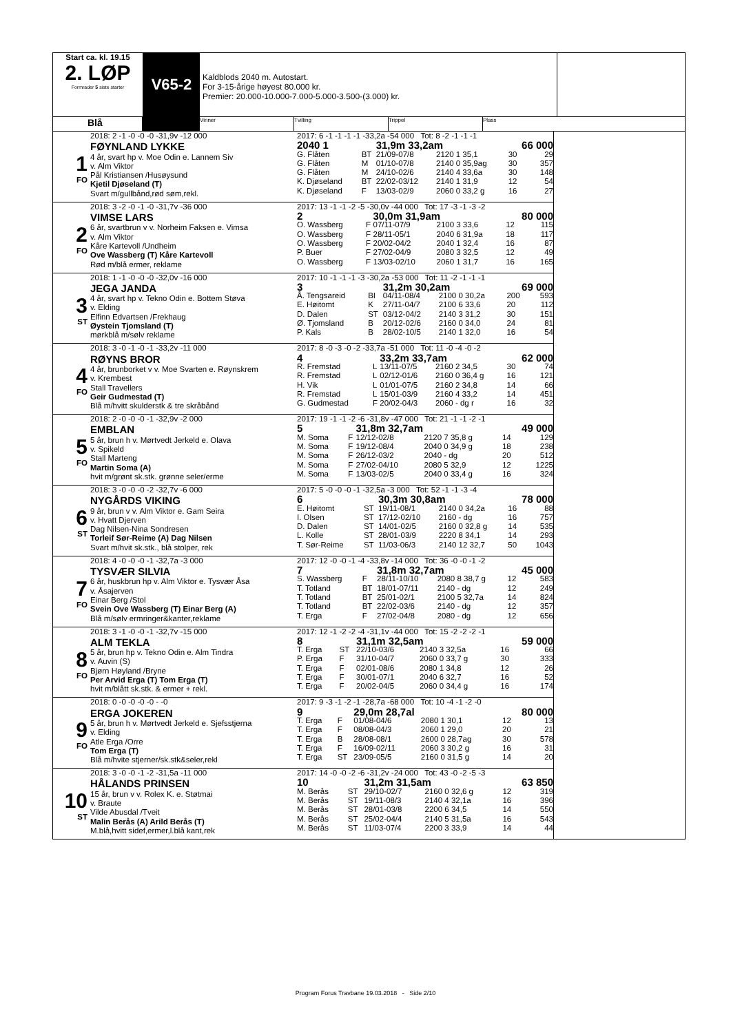Start ca. kl. 19.15
2. LØP
Formrader 5 siste starter
V65-2
Kaldblods 2040 m. Autostart.
For 3-15-årige høyest 80.000 kr.
Premier: 20.000-10.000-7.000-5.000-3.500-(3.000) kr.
Blå
Vinner Tvilling Trippel Plass
1
FO
2018: 2 -1 -0 -0 -0 -31,9v -12 000
FØYNLAND LYKKE
4 år, svart hp v. Moe Odin e. Lannem Siv
v. Alm Viktor
Pål Kristiansen /Husøysund
Kjetil Djøseland (T)
Svart m/gullbånd,rød søm,rekl.
2017: 6 -1 -1 -1 -1 -33,2a -54 000 Tot: 8 -2 -1 -1 -1
| 2040 1 | | 31,9m 33,2am | | 66 000 | |
| G. Flåten | BT | 21/09-07/8 | 2120 1 35,1 | 30 | 29 |
| G. Flåten | M | 01/10-07/8 | 2140 0 35,9ag | 30 | 357 |
| G. Flåten | M | 24/10-02/6 | 2140 4 33,6a | 30 | 148 |
| K. Djøseland | BT | 22/02-03/12 | 2140 1 31,9 | 12 | 54 |
| K. Djøseland | F | 13/03-02/9 | 2060 0 33,2 g | 16 | 27 |
2
FO
2018: 3 -2 -0 -1 -0 -31,7v -36 000
VIMSE LARS
6 år, svartbrun v v. Norheim Faksen e. Vimsa
v. Alm Viktor
Kåre Kartevoll /Undheim
Ove Wassberg (T) Kåre Kartevoll
Rød m/blå ermer, reklame
2017: 13 -1 -1 -2 -5 -30,0v -44 000 Tot: 17 -3 -1 -3 -2
| 2 | | 30,0m 31,9am | | 80 000 | |
| O. Wassberg | F | 07/11-07/9 | 2100 3 33,6 | 12 | 115 |
| O. Wassberg | F | 28/11-05/1 | 2040 6 31,9a | 18 | 117 |
| O. Wassberg | F | 20/02-04/2 | 2040 1 32,4 | 16 | 87 |
| P. Buer | F | 27/02-04/9 | 2080 3 32,5 | 12 | 49 |
| O. Wassberg | F | 13/03-02/10 | 2060 1 31,7 | 16 | 165 |
3
ST
2018: 1 -1 -0 -0 -0 -32,0v -16 000
JEGA JANDA
4 år, svart hp v. Tekno Odin e. Bottem Støva
v. Elding
Elfinn Edvartsen /Frekhaug
Øystein Tjomsland (T)
mørkblå m/sølv reklame
2017: 10 -1 -1 -1 -3 -30,2a -53 000 Tot: 11 -2 -1 -1 -1
| 3 | | 31,2m 30,2am | | 69 000 | |
| Å. Tengsareid | BI | 04/11-08/4 | 2100 0 30,2a | 200 | 593 |
| E. Høitomt | K | 27/11-04/7 | 2100 6 33,6 | 20 | 112 |
| D. Dalen | ST | 03/12-04/2 | 2140 3 31,2 | 30 | 151 |
| Ø. Tjomsland | B | 20/12-02/6 | 2160 0 34,0 | 24 | 81 |
| P. Kals | B | 28/02-10/5 | 2140 1 32,0 | 16 | 54 |
4
FO
2018: 3 -0 -1 -0 -1 -33,2v -11 000
RØYNS BROR
4 år, brunborket v v. Moe Svarten e. Røynskrem
v. Krembest
Stall Travellers
Geir Gudmestad (T)
Blå m/hvitt skulderstk & tre skråbånd
2017: 8 -0 -3 -0 -2 -33,7a -51 000 Tot: 11 -0 -4 -0 -2
| 4 | | 33,2m 33,7am | | 62 000 | |
| R. Fremstad | L | 13/11-07/5 | 2160 2 34,5 | 30 | 74 |
| R. Fremstad | L | 02/12-01/6 | 2160 0 36,4 g | 16 | 121 |
| H. Vik | L | 01/01-07/5 | 2160 2 34,8 | 14 | 66 |
| R. Fremstad | L | 15/01-03/9 | 2160 4 33,2 | 14 | 451 |
| G. Gudmestad | F | 20/02-04/3 | 2060 - dg r | 16 | 32 |
5
FO
2018: 2 -0 -0 -0 -1 -32,9v -2 000
EMBLAN
5 år, brun h v. Mørtvedt Jerkeld e. Olava
v. Spikeld
Stall Marteng
Martin Soma (A)
hvit m/grønt sk.stk. grønne seler/erme
2017: 19 -1 -1 -2 -6 -31,8v -47 000 Tot: 21 -1 -1 -2 -1
| 5 | | 31,8m 32,7am | | 49 000 | |
| M. Soma | F | 12/12-02/8 | 2120 7 35,8 g | 14 | 129 |
| M. Soma | F | 19/12-08/4 | 2040 0 34,9 g | 18 | 238 |
| M. Soma | F | 26/12-03/2 | 2040 - dg | 20 | 512 |
| M. Soma | F | 27/02-04/10 | 2080 5 32,9 | 12 | 1225 |
| M. Soma | F | 13/03-02/5 | 2040 0 33,4 g | 16 | 324 |
6
ST
2018: 3 -0 -0 -0 -2 -32,7v -6 000
NYGÅRDS VIKING
9 år, brun v v. Alm Viktor e. Gam Seira
v. Hvatt Djerven
Dag Nilsen-Nina Sondresen
Torleif Sør-Reime (A) Dag Nilsen
Svart m/hvit sk.stk., blå stolper, rek
2017: 5 -0 -0 -0 -1 -32,5a -3 000 Tot: 52 -1 -1 -3 -4
| 6 | | 30,3m 30,8am | | 78 000 | |
| E. Høitomt | ST | 19/11-08/1 | 2140 0 34,2a | 16 | 88 |
| I. Olsen | ST | 17/12-02/10 | 2160 - dg | 16 | 757 |
| D. Dalen | ST | 14/01-02/5 | 2160 0 32,8 g | 14 | 535 |
| L. Kolle | ST | 28/01-03/9 | 2220 8 34,1 | 14 | 293 |
| T. Sør-Reime | ST | 11/03-06/3 | 2140 12 32,7 | 50 | 1043 |
7
FO
2018: 4 -0 -0 -0 -1 -32,7a -3 000
TYSVÆR SILVIA
6 år, huskbrun hp v. Alm Viktor e. Tysvær Åsa
v. Åsajerven
Einar Berg /Stol
Svein Ove Wassberg (T) Einar Berg (A)
Blå m/sølv ermringer&kanter,reklame
2017: 12 -0 -0 -1 -4 -33,8v -14 000 Tot: 36 -0 -0 -1 -2
| 7 | | 31,8m 32,7am | | 45 000 | |
| S. Wassberg | F | 28/11-10/10 | 2080 8 38,7 g | 12 | 583 |
| T. Totland | BT | 18/01-07/11 | 2140 - dg | 12 | 249 |
| T. Totland | BT | 25/01-02/1 | 2100 5 32,7a | 14 | 824 |
| T. Totland | BT | 22/02-03/6 | 2140 - dg | 12 | 357 |
| T. Erga | F | 27/02-04/8 | 2080 - dg | 12 | 656 |
8
FO
2018: 3 -1 -0 -0 -1 -32,7v -15 000
ALM TEKLA
5 år, brun hp v. Tekno Odin e. Alm Tindra
v. Auvin (S)
Bjørn Høyland /Bryne
Per Arvid Erga (T) Tom Erga (T)
hvit m/blått sk.stk. & ermer + rekl.
2017: 12 -1 -2 -2 -4 -31,1v -44 000 Tot: 15 -2 -2 -2 -1
| 8 | | 31,1m 32,5am | | 59 000 | |
| T. Erga | ST | 22/10-03/6 | 2140 3 32,5a | 16 | 66 |
| P. Erga | F | 31/10-04/7 | 2060 0 33,7 g | 30 | 333 |
| T. Erga | F | 02/01-08/6 | 2080 1 34,8 | 12 | 26 |
| T. Erga | F | 30/01-07/1 | 2040 6 32,7 | 16 | 52 |
| T. Erga | F | 20/02-04/5 | 2060 0 34,4 g | 16 | 174 |
9
FO
2018: 0 -0 -0 -0 -0 - -0
ERGA JOKEREN
5 år, brun h v. Mørtvedt Jerkeld e. Sjefsstjerna
v. Elding
Atle Erga /Orre
Tom Erga (T)
Blå m/hvite stjerner/sk.stk&seler,rekl
2017: 9 -3 -1 -2 -1 -28,7a -68 000 Tot: 10 -4 -1 -2 -0
| 9 | | 29,0m 28,7al | | 80 000 | |
| T. Erga | F | 01/08-04/6 | 2080 1 30,1 | 12 | 13 |
| T. Erga | F | 08/08-04/3 | 2060 1 29,0 | 20 | 21 |
| T. Erga | B | 28/08-08/1 | 2600 0 28,7ag | 30 | 578 |
| T. Erga | F | 16/09-02/11 | 2060 3 30,2 g | 16 | 31 |
| T. Erga | ST | 23/09-05/5 | 2160 0 31,5 g | 14 | 20 |
10
ST
2018: 3 -0 -0 -1 -2 -31,5a -11 000
HÅLANDS PRINSEN
15 år, brun v v. Rolex K. e. Støtmai
v. Braute
Vilde Abusdal /Tveit
Malin Berås (A) Arild Berås (T)
M.blå,hvitt sidef,ermer,l.blå kant,rek
2017: 14 -0 -0 -2 -6 -31,2v -24 000 Tot: 43 -0 -2 -5 -3
| 10 | | 31,2m 31,5am | | 63 850 | |
| M. Berås | ST | 29/10-02/7 | 2160 0 32,6 g | 12 | 319 |
| M. Berås | ST | 19/11-08/3 | 2140 4 32,1a | 16 | 396 |
| M. Berås | ST | 28/01-03/8 | 2200 6 34,5 | 14 | 550 |
| M. Berås | ST | 25/02-04/4 | 2140 5 31,5a | 16 | 543 |
| M. Berås | ST | 11/03-07/4 | 2200 3 33,9 | 14 | 44 |
Program Forus Travbane 19.03.2018 - Side 2/10